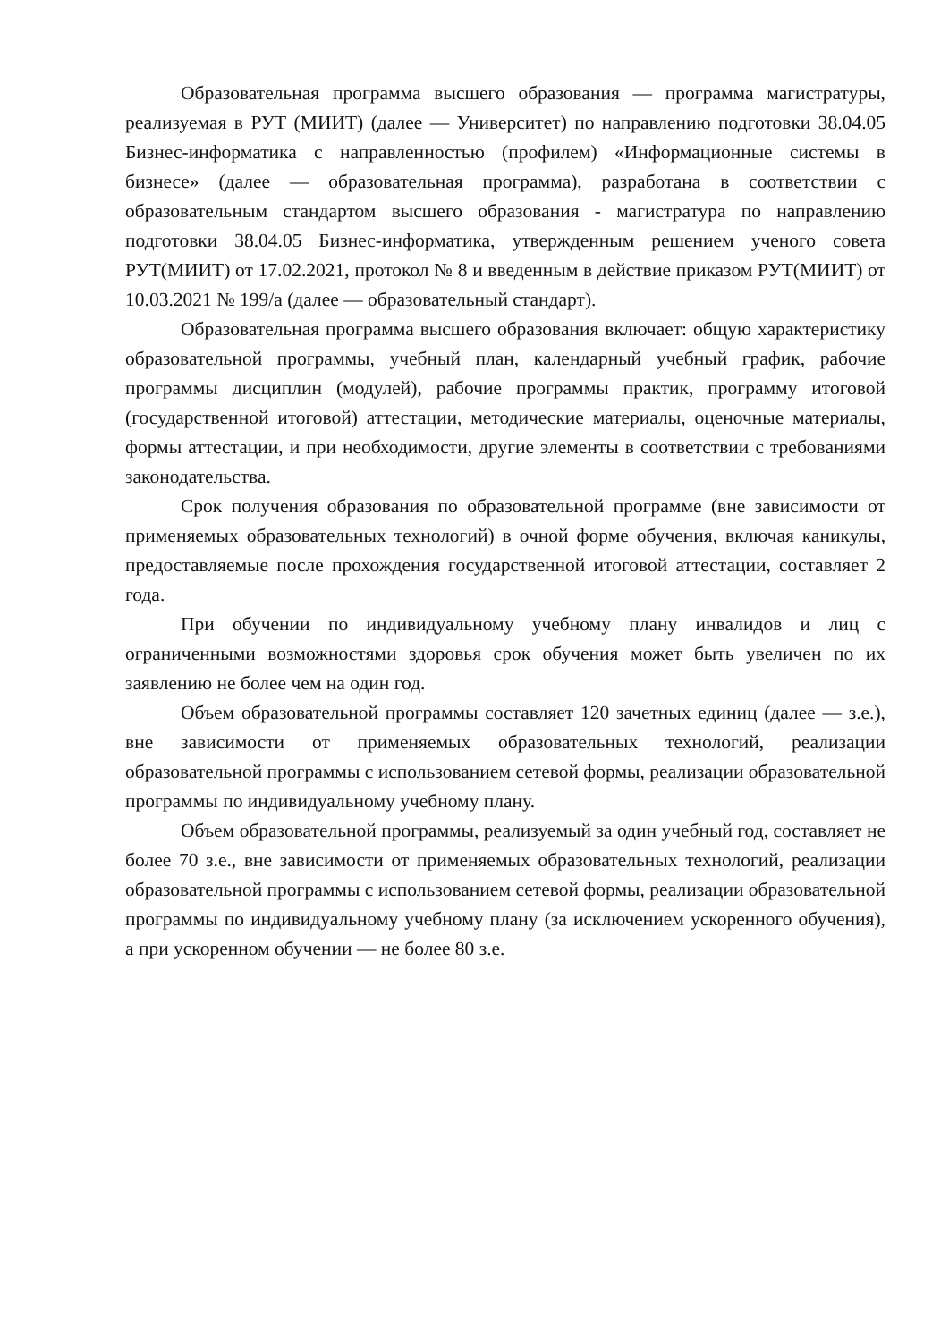Образовательная программа высшего образования — программа магистратуры, реализуемая в РУТ (МИИТ) (далее — Университет) по направлению подготовки 38.04.05 Бизнес-информатика с направленностью (профилем) «Информационные системы в бизнесе» (далее — образовательная программа), разработана в соответствии с образовательным стандартом высшего образования - магистратура по направлению подготовки 38.04.05 Бизнес-информатика, утвержденным решением ученого совета РУТ(МИИТ) от 17.02.2021, протокол № 8 и введенным в действие приказом РУТ(МИИТ) от 10.03.2021 № 199/а (далее — образовательный стандарт).
Образовательная программа высшего образования включает: общую характеристику образовательной программы, учебный план, календарный учебный график, рабочие программы дисциплин (модулей), рабочие программы практик, программу итоговой (государственной итоговой) аттестации, методические материалы, оценочные материалы, формы аттестации, и при необходимости, другие элементы в соответствии с требованиями законодательства.
Срок получения образования по образовательной программе (вне зависимости от применяемых образовательных технологий) в очной форме обучения, включая каникулы, предоставляемые после прохождения государственной итоговой аттестации, составляет 2 года.
При обучении по индивидуальному учебному плану инвалидов и лиц с ограниченными возможностями здоровья срок обучения может быть увеличен по их заявлению не более чем на один год.
Объем образовательной программы составляет 120 зачетных единиц (далее — з.е.), вне зависимости от применяемых образовательных технологий, реализации образовательной программы с использованием сетевой формы, реализации образовательной программы по индивидуальному учебному плану.
Объем образовательной программы, реализуемый за один учебный год, составляет не более 70 з.е., вне зависимости от применяемых образовательных технологий, реализации образовательной программы с использованием сетевой формы, реализации образовательной программы по индивидуальному учебному плану (за исключением ускоренного обучения), а при ускоренном обучении — не более 80 з.е.